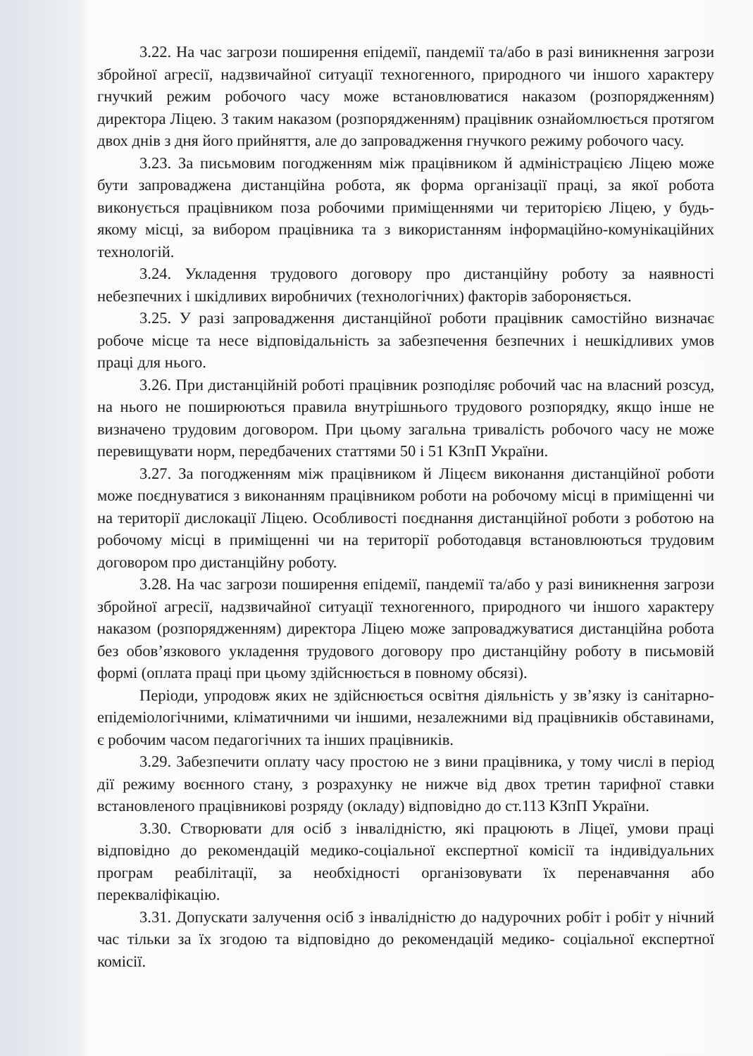3.22. На час загрози поширення епідемії, пандемії та/або в разі виникнення загрози збройної агресії, надзвичайної ситуації техногенного, природного чи іншого характеру гнучкий режим робочого часу може встановлюватися наказом (розпорядженням) директора Ліцею. З таким наказом (розпорядженням) працівник ознайомлюється протягом двох днів з дня його прийняття, але до запровадження гнучкого режиму робочого часу.
3.23. За письмовим погодженням між працівником й адміністрацією Ліцею може бути запроваджена дистанційна робота, як форма організації праці, за якої робота виконується працівником поза робочими приміщеннями чи територією Ліцею, у будь-якому місці, за вибором працівника та з використанням інформаційно-комунікаційних технологій.
3.24. Укладення трудового договору про дистанційну роботу за наявності небезпечних і шкідливих виробничих (технологічних) факторів забороняється.
3.25. У разі запровадження дистанційної роботи працівник самостійно визначає робоче місце та несе відповідальність за забезпечення безпечних і нешкідливих умов праці для нього.
3.26. При дистанційній роботі працівник розподіляє робочий час на власний розсуд, на нього не поширюються правила внутрішнього трудового розпорядку, якщо інше не визначено трудовим договором. При цьому загальна тривалість робочого часу не може перевищувати норм, передбачених статтями 50 і 51 КЗпП України.
3.27. За погодженням між працівником й Ліцеєм виконання дистанційної роботи може поєднуватися з виконанням працівником роботи на робочому місці в приміщенні чи на території дислокації Ліцею. Особливості поєднання дистанційної роботи з роботою на робочому місці в приміщенні чи на території роботодавця встановлюються трудовим договором про дистанційну роботу.
3.28. На час загрози поширення епідемії, пандемії та/або у разі виникнення загрози збройної агресії, надзвичайної ситуації техногенного, природного чи іншого характеру наказом (розпорядженням) директора Ліцею може запроваджуватися дистанційна робота без обов’язкового укладення трудового договору про дистанційну роботу в письмовій формі (оплата праці при цьому здійснюється в повному обсязі).
Періоди, упродовж яких не здійснюється освітня діяльність у зв’язку із санітарно-епідеміологічними, кліматичними чи іншими, незалежними від працівників обставинами, є робочим часом педагогічних та інших працівників.
3.29. Забезпечити оплату часу простою не з вини працівника, у тому числі в період дії режиму воєнного стану, з розрахунку не нижче від двох третин тарифної ставки встановленого працівникові розряду (окладу) відповідно до ст.113 КЗпП України.
3.30. Створювати для осіб з інвалідністю, які працюють в Ліцеї, умови праці відповідно до рекомендацій медико-соціальної експертної комісії та індивідуальних програм реабілітації, за необхідності організовувати їх перенавчання або перекваліфікацію.
3.31. Допускати залучення осіб з інвалідністю до надурочних робіт і робіт у нічний час тільки за їх згодою та відповідно до рекомендацій медико- соціальної експертної комісії.